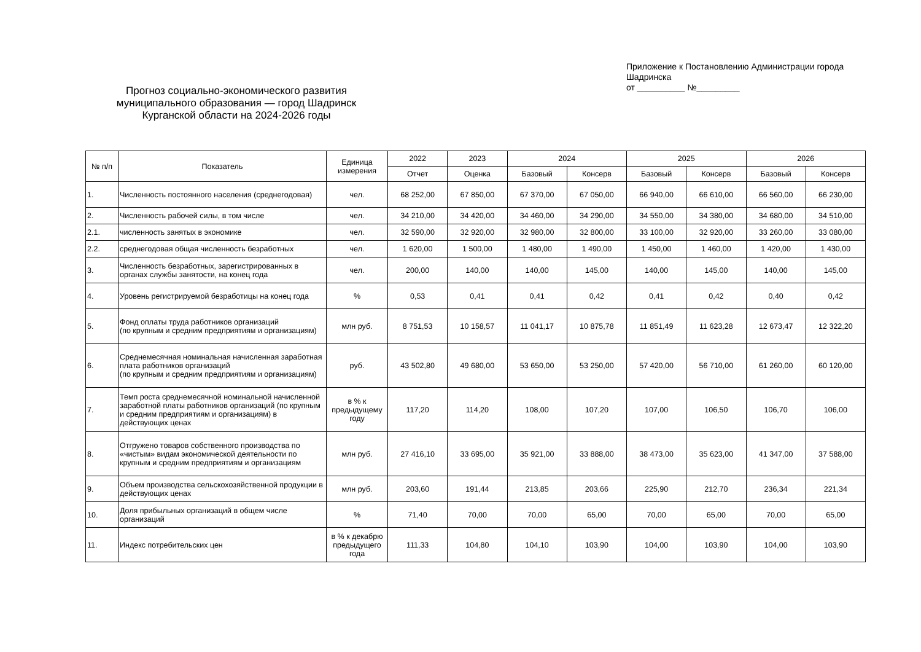Прогноз социально-экономического развития
муниципального образования — город Шадринск
Курганской области на 2024-2026 годы
Приложение к Постановлению Администрации города Шадринска
от __________ №_________
| № п/п | Показатель | Единица измерения | 2022 | 2023 | 2024 | | 2025 | | 2026 | |
| --- | --- | --- | --- | --- | --- | --- | --- | --- | --- | --- |
| | | | Отчет | Оценка | Базовый | Консерв | Базовый | Консерв | Базовый | Консерв |
| 1. | Численность постоянного населения (среднегодовая) | чел. | 68 252,00 | 67 850,00 | 67 370,00 | 67 050,00 | 66 940,00 | 66 610,00 | 66 560,00 | 66 230,00 |
| 2. | Численность рабочей силы, в том числе | чел. | 34 210,00 | 34 420,00 | 34 460,00 | 34 290,00 | 34 550,00 | 34 380,00 | 34 680,00 | 34 510,00 |
| 2.1. | численность занятых в экономике | чел. | 32 590,00 | 32 920,00 | 32 980,00 | 32 800,00 | 33 100,00 | 32 920,00 | 33 260,00 | 33 080,00 |
| 2.2. | среднегодовая общая численность безработных | чел. | 1 620,00 | 1 500,00 | 1 480,00 | 1 490,00 | 1 450,00 | 1 460,00 | 1 420,00 | 1 430,00 |
| 3. | Численность безработных, зарегистрированных в органах службы занятости, на конец года | чел. | 200,00 | 140,00 | 140,00 | 145,00 | 140,00 | 145,00 | 140,00 | 145,00 |
| 4. | Уровень регистрируемой безработицы на конец года | % | 0,53 | 0,41 | 0,41 | 0,42 | 0,41 | 0,42 | 0,40 | 0,42 |
| 5. | Фонд оплаты труда работников организаций (по крупным и средним предприятиям и организациям) | млн руб. | 8 751,53 | 10 158,57 | 11 041,17 | 10 875,78 | 11 851,49 | 11 623,28 | 12 673,47 | 12 322,20 |
| 6. | Среднемесячная номинальная начисленная заработная плата работников организаций (по крупным и средним предприятиям и организациям) | руб. | 43 502,80 | 49 680,00 | 53 650,00 | 53 250,00 | 57 420,00 | 56 710,00 | 61 260,00 | 60 120,00 |
| 7. | Темп роста среднемесячной номинальной начисленной заработной платы работников организаций (по крупным и средним предприятиям и организациям) в действующих ценах | в % к предыдущему году | 117,20 | 114,20 | 108,00 | 107,20 | 107,00 | 106,50 | 106,70 | 106,00 |
| 8. | Отгружено товаров собственного производства по «чистым» видам экономической деятельности по крупным и средним предприятиям и организациям | млн руб. | 27 416,10 | 33 695,00 | 35 921,00 | 33 888,00 | 38 473,00 | 35 623,00 | 41 347,00 | 37 588,00 |
| 9. | Объем производства сельскохозяйственной продукции в действующих ценах | млн руб. | 203,60 | 191,44 | 213,85 | 203,66 | 225,90 | 212,70 | 236,34 | 221,34 |
| 10. | Доля прибыльных организаций в общем числе организаций | % | 71,40 | 70,00 | 70,00 | 65,00 | 70,00 | 65,00 | 70,00 | 65,00 |
| 11. | Индекс потребительских цен | в % к декабрю предыдущего года | 111,33 | 104,80 | 104,10 | 103,90 | 104,00 | 103,90 | 104,00 | 103,90 |